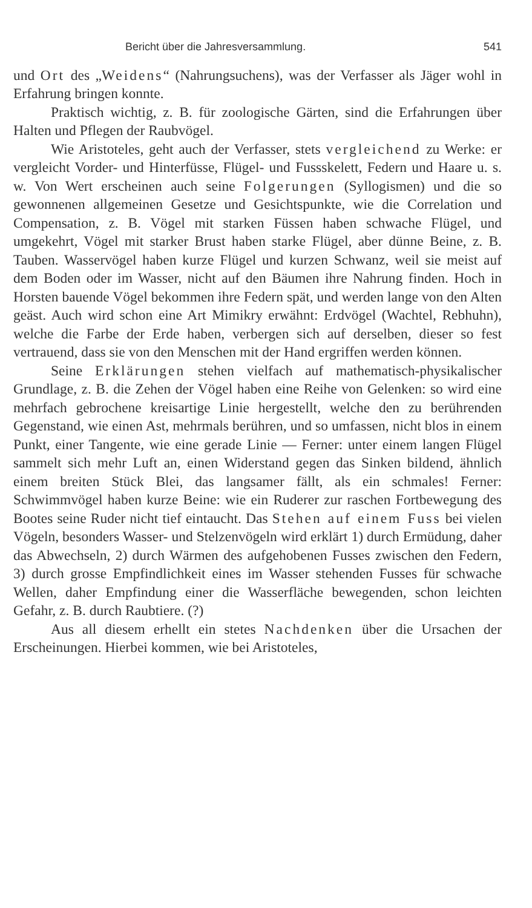Bericht über die Jahresversammlung. 541
und Ort des „Weidens“ (Nahrungsuchens), was der Verfasser als Jäger wohl in Erfahrung bringen konnte.
Praktisch wichtig, z. B. für zoologische Gärten, sind die Erfahrungen über Halten und Pflegen der Raubvögel.
Wie Aristoteles, geht auch der Verfasser, stets vergleichend zu Werke: er vergleicht Vorder- und Hinterfüsse, Flügel- und Fussskelett, Federn und Haare u. s. w. Von Wert erscheinen auch seine Folgerungen (Syllogismen) und die so gewonnenen allgemeinen Gesetze und Gesichtspunkte, wie die Correlation und Compensation, z. B. Vögel mit starken Füssen haben schwache Flügel, und umgekehrt, Vögel mit starker Brust haben starke Flügel, aber dünne Beine, z. B. Tauben. Wasservögel haben kurze Flügel und kurzen Schwanz, weil sie meist auf dem Boden oder im Wasser, nicht auf den Bäumen ihre Nahrung finden. Hoch in Horsten bauende Vögel bekommen ihre Federn spät, und werden lange von den Alten geäst. Auch wird schon eine Art Mimikry erwähnt: Erdvögel (Wachtel, Rebhuhn), welche die Farbe der Erde haben, verbergen sich auf derselben, dieser so fest vertrauend, dass sie von den Menschen mit der Hand ergriffen werden können.
Seine Erklärungen stehen vielfach auf mathematisch-physikalischer Grundlage, z. B. die Zehen der Vögel haben eine Reihe von Gelenken: so wird eine mehrfach gebrochene kreisartige Linie hergestellt, welche den zu berührenden Gegenstand, wie einen Ast, mehrmals berühren, und so umfassen, nicht blos in einem Punkt, einer Tangente, wie eine gerade Linie — Ferner: unter einem langen Flügel sammelt sich mehr Luft an, einen Widerstand gegen das Sinken bildend, ähnlich einem breiten Stück Blei, das langsamer fällt, als ein schmales! Ferner: Schwimmvögel haben kurze Beine: wie ein Ruderer zur raschen Fortbewegung des Bootes seine Ruder nicht tief eintaucht. Das Stehen auf einem Fuss bei vielen Vögeln, besonders Wasser- und Stelzenvögeln wird erklärt 1) durch Ermüdung, daher das Abwechseln, 2) durch Wärmen des aufgehobenen Fusses zwischen den Federn, 3) durch grosse Empfindlichkeit eines im Wasser stehenden Fusses für schwache Wellen, daher Empfindung einer die Wasserfläche bewegenden, schon leichten Gefahr, z. B. durch Raubtiere. (?)
Aus all diesem erhellt ein stetes Nachdenken über die Ursachen der Erscheinungen. Hierbei kommen, wie bei Aristoteles,